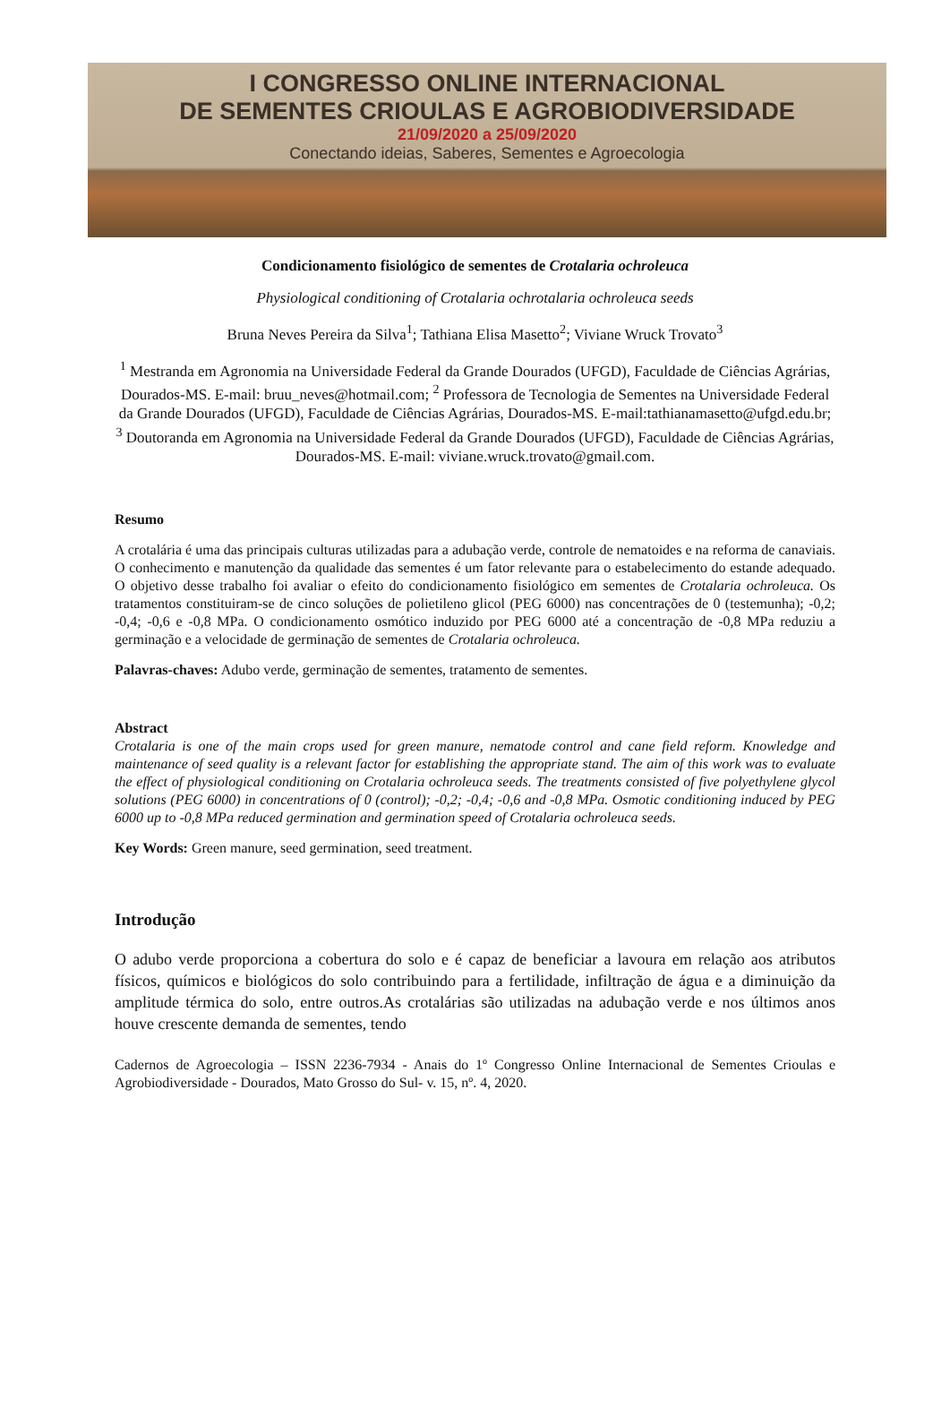I CONGRESSO ONLINE INTERNACIONAL
DE SEMENTES CRIOULAS E AGROBIODIVERSIDADE
21/09/2020 a 25/09/2020
Conectando ideias, Saberes, Sementes e Agroecologia
Condicionamento fisiológico de sementes de Crotalaria ochroleuca
Physiological conditioning of Crotalaria ochrotalaria ochroleuca seeds
Bruna Neves Pereira da Silva<sup>1</sup>; Tathiana Elisa Masetto<sup>2</sup>; Viviane Wruck Trovato<sup>3</sup>
<sup>1</sup> Mestranda em Agronomia na Universidade Federal da Grande Dourados (UFGD), Faculdade de Ciências Agrárias, Dourados-MS. E-mail: bruu_neves@hotmail.com; <sup>2</sup> Professora de Tecnologia de Sementes na Universidade Federal da Grande Dourados (UFGD), Faculdade de Ciências Agrárias, Dourados-MS. E-mail:tathianamasetto@ufgd.edu.br; <sup>3</sup> Doutoranda em Agronomia na Universidade Federal da Grande Dourados (UFGD), Faculdade de Ciências Agrárias, Dourados-MS. E-mail: viviane.wruck.trovato@gmail.com.
Resumo
A crotalária é uma das principais culturas utilizadas para a adubação verde, controle de nematoides e na reforma de canaviais. O conhecimento e manutenção da qualidade das sementes é um fator relevante para o estabelecimento do estande adequado. O objetivo desse trabalho foi avaliar o efeito do condicionamento fisiológico em sementes de Crotalaria ochroleuca. Os tratamentos constituiram-se de cinco soluções de polietileno glicol (PEG 6000) nas concentrações de 0 (testemunha); -0,2; -0,4; -0,6 e -0,8 MPa. O condicionamento osmótico induzido por PEG 6000 até a concentração de -0,8 MPa reduziu a germinação e a velocidade de germinação de sementes de Crotalaria ochroleuca.
Palavras-chaves: Adubo verde, germinação de sementes, tratamento de sementes.
Abstract
Crotalaria is one of the main crops used for green manure, nematode control and cane field reform. Knowledge and maintenance of seed quality is a relevant factor for establishing the appropriate stand. The aim of this work was to evaluate the effect of physiological conditioning on Crotalaria ochroleuca seeds. The treatments consisted of five polyethylene glycol solutions (PEG 6000) in concentrations of 0 (control); -0,2; -0,4; -0,6 and -0,8 MPa. Osmotic conditioning induced by PEG 6000 up to -0,8 MPa reduced germination and germination speed of Crotalaria ochroleuca seeds.
Key Words: Green manure, seed germination, seed treatment.
Introdução
O adubo verde proporciona a cobertura do solo e é capaz de beneficiar a lavoura em relação aos atributos físicos, químicos e biológicos do solo contribuindo para a fertilidade, infiltração de água e a diminuição da amplitude térmica do solo, entre outros.As crotalárias são utilizadas na adubação verde e nos últimos anos houve crescente demanda de sementes, tendo
Cadernos de Agroecologia – ISSN 2236-7934 - Anais do 1º Congresso Online Internacional de Sementes Crioulas e Agrobiodiversidade - Dourados, Mato Grosso do Sul- v. 15, nº. 4, 2020.